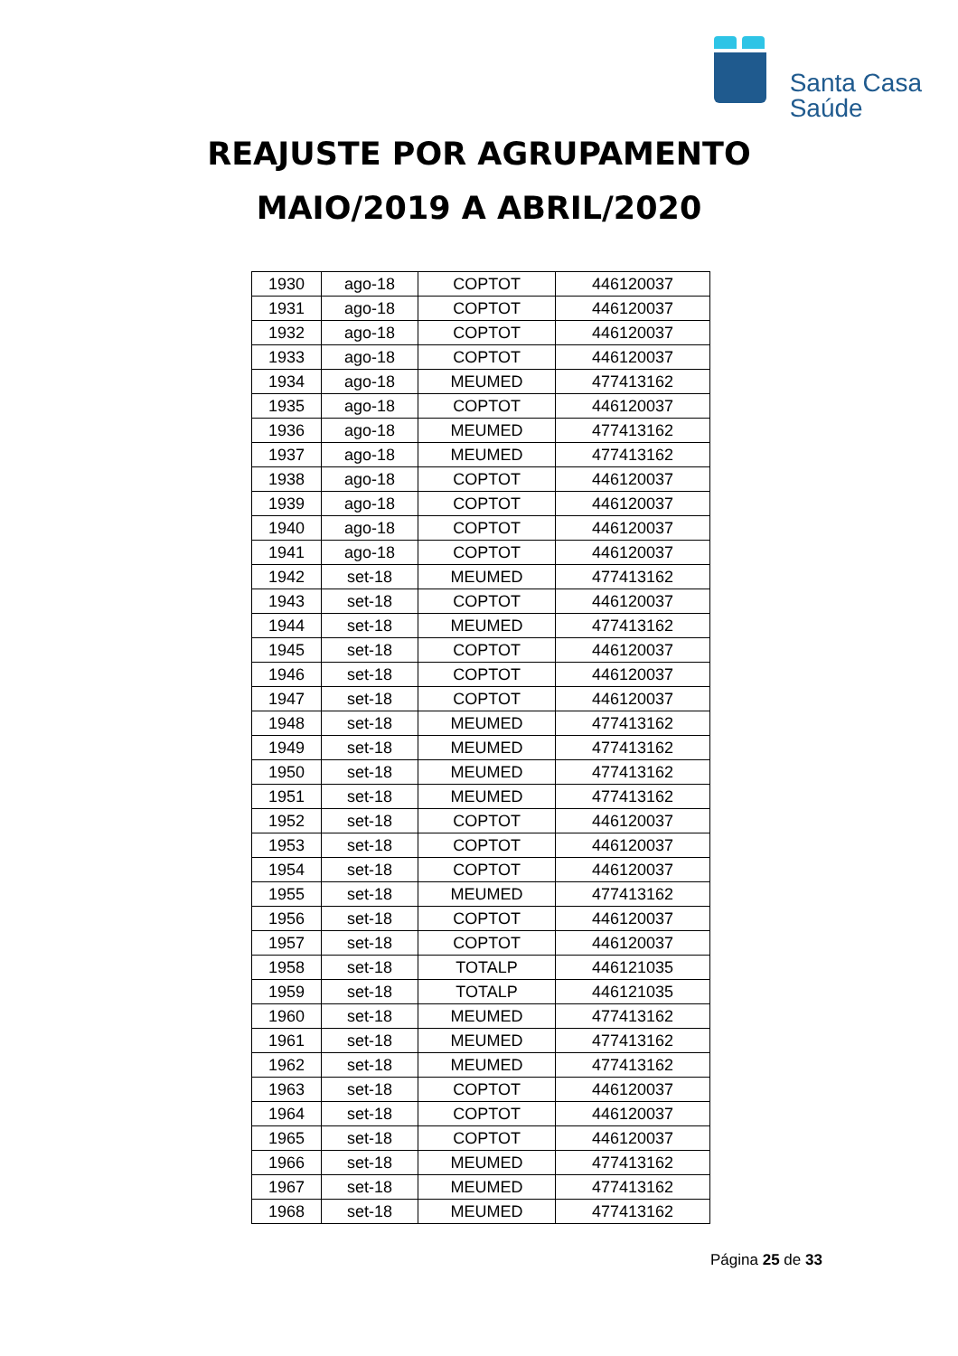Santa Casa
Saúde
REAJUSTE POR AGRUPAMENTO
MAIO/2019 A ABRIL/2020
| 1930 | ago-18 | COPTOT | 446120037 |
| 1931 | ago-18 | COPTOT | 446120037 |
| 1932 | ago-18 | COPTOT | 446120037 |
| 1933 | ago-18 | COPTOT | 446120037 |
| 1934 | ago-18 | MEUMED | 477413162 |
| 1935 | ago-18 | COPTOT | 446120037 |
| 1936 | ago-18 | MEUMED | 477413162 |
| 1937 | ago-18 | MEUMED | 477413162 |
| 1938 | ago-18 | COPTOT | 446120037 |
| 1939 | ago-18 | COPTOT | 446120037 |
| 1940 | ago-18 | COPTOT | 446120037 |
| 1941 | ago-18 | COPTOT | 446120037 |
| 1942 | set-18 | MEUMED | 477413162 |
| 1943 | set-18 | COPTOT | 446120037 |
| 1944 | set-18 | MEUMED | 477413162 |
| 1945 | set-18 | COPTOT | 446120037 |
| 1946 | set-18 | COPTOT | 446120037 |
| 1947 | set-18 | COPTOT | 446120037 |
| 1948 | set-18 | MEUMED | 477413162 |
| 1949 | set-18 | MEUMED | 477413162 |
| 1950 | set-18 | MEUMED | 477413162 |
| 1951 | set-18 | MEUMED | 477413162 |
| 1952 | set-18 | COPTOT | 446120037 |
| 1953 | set-18 | COPTOT | 446120037 |
| 1954 | set-18 | COPTOT | 446120037 |
| 1955 | set-18 | MEUMED | 477413162 |
| 1956 | set-18 | COPTOT | 446120037 |
| 1957 | set-18 | COPTOT | 446120037 |
| 1958 | set-18 | TOTALP | 446121035 |
| 1959 | set-18 | TOTALP | 446121035 |
| 1960 | set-18 | MEUMED | 477413162 |
| 1961 | set-18 | MEUMED | 477413162 |
| 1962 | set-18 | MEUMED | 477413162 |
| 1963 | set-18 | COPTOT | 446120037 |
| 1964 | set-18 | COPTOT | 446120037 |
| 1965 | set-18 | COPTOT | 446120037 |
| 1966 | set-18 | MEUMED | 477413162 |
| 1967 | set-18 | MEUMED | 477413162 |
| 1968 | set-18 | MEUMED | 477413162 |
Página 25 de 33